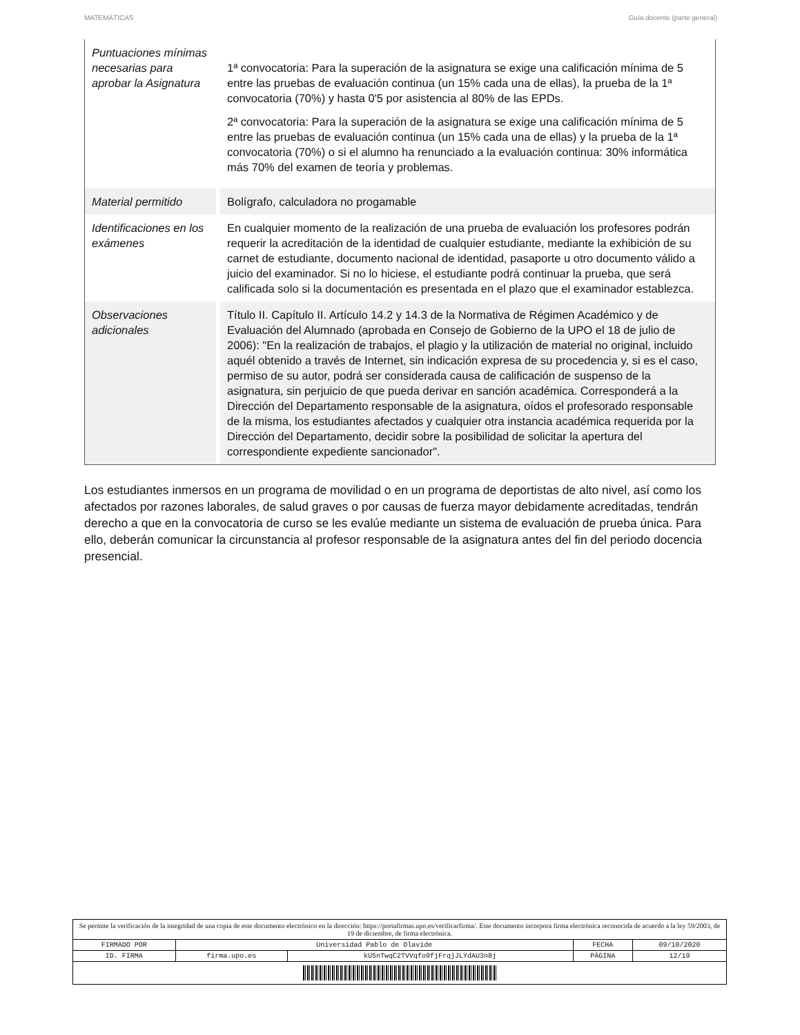MATEMÁTICAS Guía docente (parte general)
| Puntuaciones mínimas necesarias para aprobar la Asignatura | 1ª convocatoria: Para la superación de la asignatura se exige una calificación mínima de 5 entre las pruebas de evaluación continua (un 15% cada una de ellas), la prueba de la 1ª convocatoria (70%) y hasta 0'5 por asistencia al 80% de las EPDs. 2ª convocatoria: Para la superación de la asignatura se exige una calificación mínima de 5 entre las pruebas de evaluación continua (un 15% cada una de ellas) y la prueba de la 1ª convocatoria (70%) o si el alumno ha renunciado a la evaluación continua: 30% informática más 70% del examen de teoría y problemas. |
| Material permitido | Bolígrafo, calculadora no progamable |
| Identificaciones en los exámenes | En cualquier momento de la realización de una prueba de evaluación los profesores podrán requerir la acreditación de la identidad de cualquier estudiante, mediante la exhibición de su carnet de estudiante, documento nacional de identidad, pasaporte u otro documento válido a juicio del examinador. Si no lo hiciese, el estudiante podrá continuar la prueba, que será calificada solo si la documentación es presentada en el plazo que el examinador establezca. |
| Observaciones adicionales | Título II. Capítulo II. Artículo 14.2 y 14.3 de la Normativa de Régimen Académico y de Evaluación del Alumnado (aprobada en Consejo de Gobierno de la UPO el 18 de julio de 2006): "En la realización de trabajos, el plagio y la utilización de material no original, incluido aquél obtenido a través de Internet, sin indicación expresa de su procedencia y, si es el caso, permiso de su autor, podrá ser considerada causa de calificación de suspenso de la asignatura, sin perjuicio de que pueda derivar en sanción académica. Corresponderá a la Dirección del Departamento responsable de la asignatura, oídos el profesorado responsable de la misma, los estudiantes afectados y cualquier otra instancia académica requerida por la Dirección del Departamento, decidir sobre la posibilidad de solicitar la apertura del correspondiente expediente sancionador". |
Los estudiantes inmersos en un programa de movilidad o en un programa de deportistas de alto nivel, así como los afectados por razones laborales, de salud graves o por causas de fuerza mayor debidamente acreditadas, tendrán derecho a que en la convocatoria de curso se les evalúe mediante un sistema de evaluación de prueba única. Para ello, deberán comunicar la circunstancia al profesor responsable de la asignatura antes del fin del periodo docencia presencial.
Se permite la verificación de la integridad de una copia de este documento electrónico en la dirección: https://portafirmas.upo.es/verificarfirma/. Este documento incorpora firma electrónica reconocida de acuerdo a la ley 59/2003, de 19 de diciembre, de firma electrónica.
| FIRMADO POR | Universidad Pablo de Olavide | | FECHA | 09/10/2020 |
| ID. FIRMA | firma.upo.es | kU5nTwqC2TVVqfo9fjFrqjJLYdAU3n8j | PÁGINA | 12/19 |